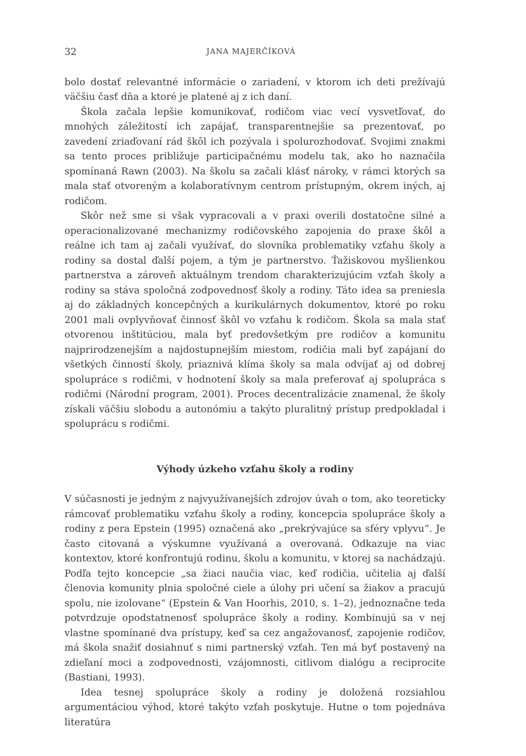32 JANA MAJERČÍKOVÁ
bolo dostať relevantné informácie o zariadení, v ktorom ich deti prežívajú väčšiu časť dňa a ktoré je platené aj z ich daní.
Škola začala lepšie komunikovať, rodičom viac vecí vysvetľovať, do mnohých záležitostí ich zapájať, transparentnejšie sa prezentovať, po zavedení zriaďovaní rád škôl ich pozývala i spolurozhodovať. Svojimi znakmi sa tento proces približuje participačnému modelu tak, ako ho naznačila spomínaná Rawn (2003). Na školu sa začali klásť nároky, v rámci ktorých sa mala stať otvoreným a kolaboratívnym centrom prístupným, okrem iných, aj rodičom.
Skôr než sme si však vypracovali a v praxi overili dostatočne silné a operacionalizované mechanizmy rodičovského zapojenia do praxe škôl a reálne ich tam aj začali využívať, do slovníka problematiky vzťahu školy a rodiny sa dostal ďalší pojem, a tým je partnerstvo. Ťažiskovou myšlienkou partnerstva a zároveň aktuálnym trendom charakterizujúcim vzťah školy a rodiny sa stáva spoločná zodpovednosť školy a rodiny. Táto idea sa preniesla aj do základných koncepčných a kurikulárnych dokumentov, ktoré po roku 2001 mali ovplyvňovať činnosť škôl vo vzťahu k rodičom. Škola sa mala stať otvorenou inštitúciou, mala byť predovšetkým pre rodičov a komunitu najprirodzenejším a najdostupnejším miestom, rodičia mali byť zapájaní do všetkých činností školy, priaznivá klíma školy sa mala odvíjať aj od dobrej spolupráce s rodičmi, v hodnotení školy sa mala preferovať aj spolupráca s rodičmi (Národní program, 2001). Proces decentralizácie znamenal, že školy získali väčšiu slobodu a autonómiu a takýto pluralitný prístup predpokladal i spoluprácu s rodičmi.
Výhody úzkeho vzťahu školy a rodiny
V súčasnosti je jedným z najvyužívanejších zdrojov úvah o tom, ako teoreticky rámcovať problematiku vzťahu školy a rodiny, koncepcia spolupráce školy a rodiny z pera Epstein (1995) označená ako „prekrývajúce sa sféry vplyvu“. Je často citovaná a výskumne využívaná a overovaná. Odkazuje na viac kontextov, ktoré konfrontujú rodinu, školu a komunitu, v ktorej sa nachádzajú. Podľa tejto koncepcie „sa žiaci naučia viac, keď rodičia, učitelia aj ďalší členovia komunity plnia spoločné ciele a úlohy pri učení sa žiakov a pracujú spolu, nie izolovane“ (Epstein & Van Hoorhis, 2010, s. 1–2), jednoznačne teda potvrdzuje opodstatnenosť spolupráce školy a rodiny. Kombinujú sa v nej vlastne spomínané dva prístupy, keď sa cez angažovanosť, zapojenie rodičov, má škola snažiť dosiahnuť s nimi partnerský vzťah. Ten má byť postavený na zdieľaní moci a zodpovednosti, vzájomnosti, citlivom dialógu a reciprocite (Bastiani, 1993).
Idea tesnej spolupráce školy a rodiny je doložená rozsiahlou argumentáciou výhod, ktoré takýto vzťah poskytuje. Hutne o tom pojednáva literatúra